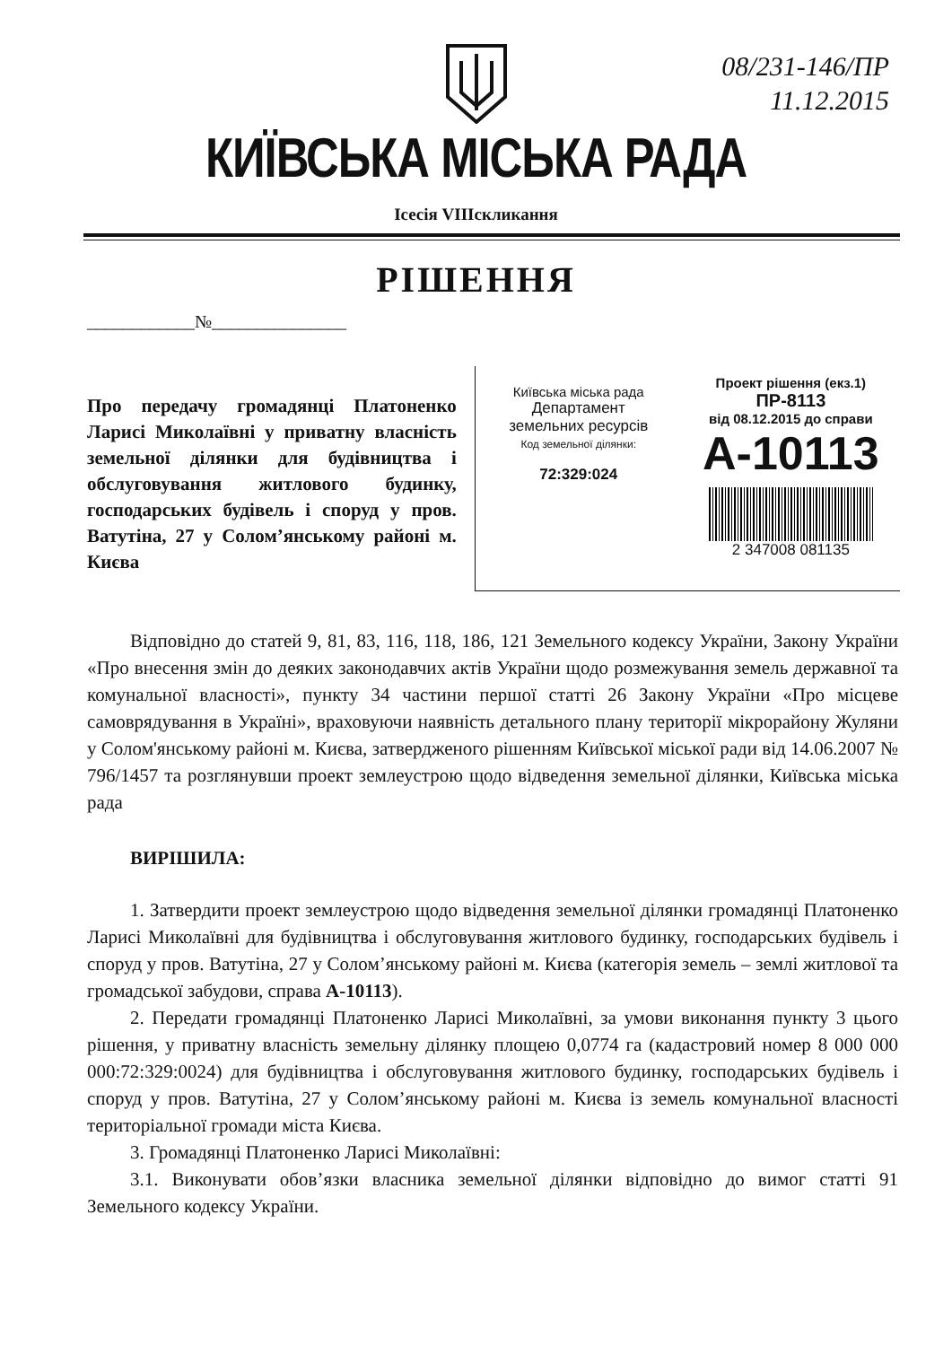08/231-146/ПР
11.12.2015
КИЇВСЬКА МІСЬКА РАДА
Ісесія VIIІскликання
РІШЕННЯ
____________№_______________
Про передачу громадянці Платоненко Ларисі Миколаївні у приватну власність земельної ділянки для будівництва і обслуговування житлового будинку, господарських будівель і споруд у пров. Ватутіна, 27 у Солом’янському районі м. Києва
Київська міська рада
Департамент
земельних ресурсів
Код земельної ділянки:
72:329:024
Проект рішення (екз.1)
ПР-8113
від 08.12.2015 до справи
А-10113
2 347008 081135
Відповідно до статей 9, 81, 83, 116, 118, 186, 121 Земельного кодексу України, Закону України «Про внесення змін до деяких законодавчих актів України щодо розмежування земель державної та комунальної власності», пункту 34 частини першої статті 26 Закону України «Про місцеве самоврядування в Україні», враховуючи наявність детального плану території мікрорайону Жуляни у Солом'янському районі м. Києва, затвердженого рішенням Київської міської ради від 14.06.2007 № 796/1457 та розглянувши проект землеустрою щодо відведення земельної ділянки, Київська міська рада
ВИРІШИЛА:
1. Затвердити проект землеустрою щодо відведення земельної ділянки громадянці Платоненко Ларисі Миколаївні для будівництва і обслуговування житлового будинку, господарських будівель і споруд у пров. Ватутіна, 27 у Солом’янському районі м. Києва (категорія земель – землі житлової та громадської забудови, справа А-10113).
2. Передати громадянці Платоненко Ларисі Миколаївні, за умови виконання пункту 3 цього рішення, у приватну власність земельну ділянку площею 0,0774 га (кадастровий номер 8 000 000 000:72:329:0024) для будівництва і обслуговування житлового будинку, господарських будівель і споруд у пров. Ватутіна, 27 у Солом’янському районі м. Києва із земель комунальної власності територіальної громади міста Києва.
3. Громадянці Платоненко Ларисі Миколаївні:
3.1. Виконувати обов’язки власника земельної ділянки відповідно до вимог статті 91 Земельного кодексу України.